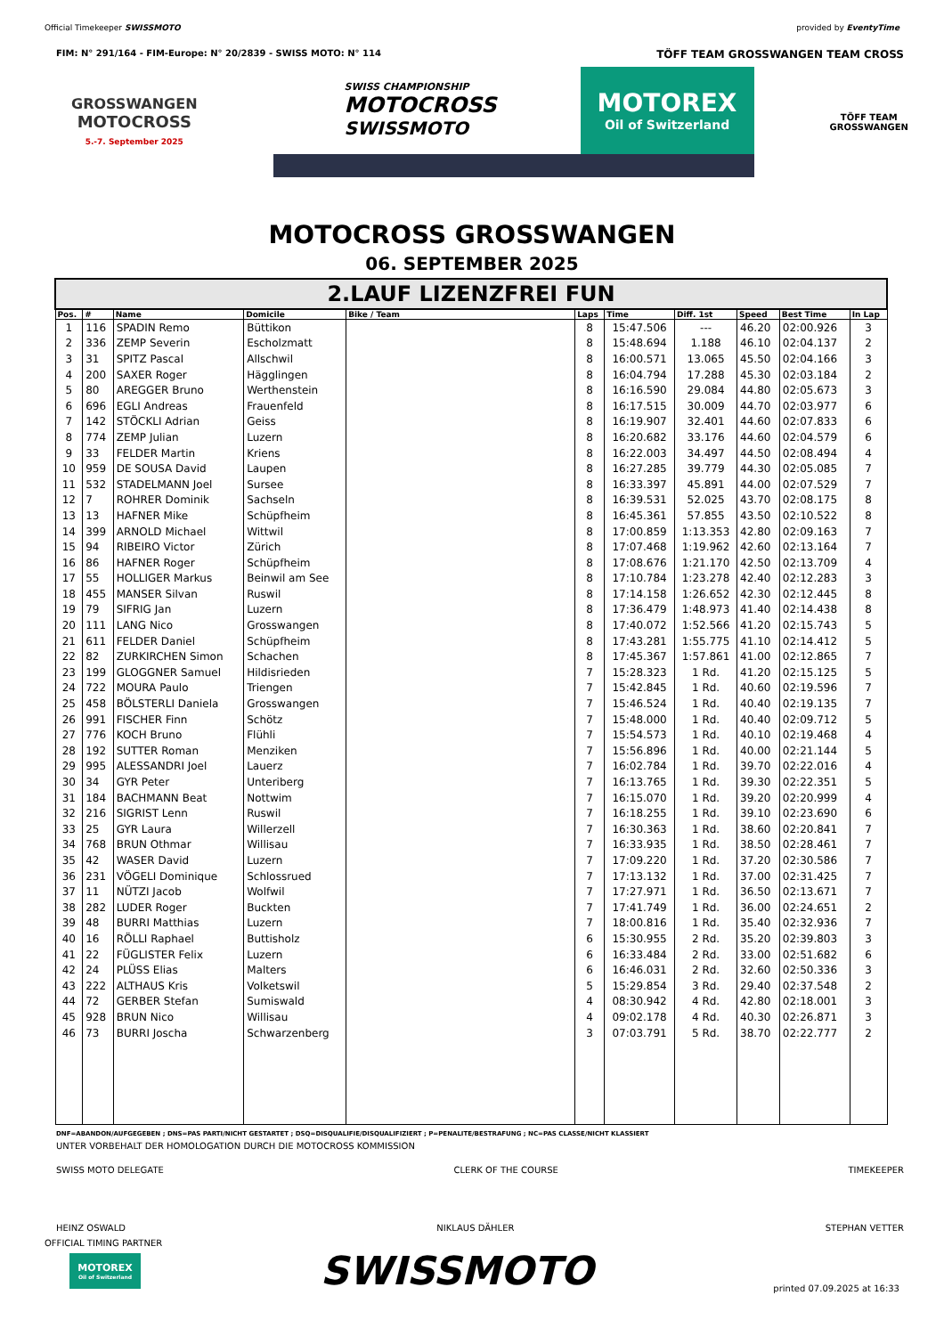Official Timekeeper SWISSMOTO provided by EventyTime
FIM: N° 291/164 - FIM-Europe: N° 20/2839 - SWISS MOTO: N° 114 TÖFF TEAM GROSSWANGEN TEAM CROSS
GROSSWANGEN
MOTOCROSS
5.-7. September 2025
SWISS CHAMPIONSHIP
MOTOCROSS
SWISSMOTO
MOTOREX
Oil of Switzerland
TÖFF TEAM
GROSSWANGEN
MOTOCROSS GROSSWANGEN
06. SEPTEMBER 2025
| 2.LAUF LIZENZFREI FUN | | | | | | | | | | |
| Pos. | # | Name | Domicile | Bike / Team | Laps | Time | Diff. 1st | Speed | Best Time | In Lap |
| 1 | 116 | SPADIN Remo | Büttikon | | 8 | 15:47.506 | --- | 46.20 | 02:00.926 | 3 |
| 2 | 336 | ZEMP Severin | Escholzmatt | | 8 | 15:48.694 | 1.188 | 46.10 | 02:04.137 | 2 |
| 3 | 31 | SPITZ Pascal | Allschwil | | 8 | 16:00.571 | 13.065 | 45.50 | 02:04.166 | 3 |
| 4 | 200 | SAXER Roger | Hägglingen | | 8 | 16:04.794 | 17.288 | 45.30 | 02:03.184 | 2 |
| 5 | 80 | AREGGER Bruno | Werthenstein | | 8 | 16:16.590 | 29.084 | 44.80 | 02:05.673 | 3 |
| 6 | 696 | EGLI Andreas | Frauenfeld | | 8 | 16:17.515 | 30.009 | 44.70 | 02:03.977 | 6 |
| 7 | 142 | STÖCKLI Adrian | Geiss | | 8 | 16:19.907 | 32.401 | 44.60 | 02:07.833 | 6 |
| 8 | 774 | ZEMP Julian | Luzern | | 8 | 16:20.682 | 33.176 | 44.60 | 02:04.579 | 6 |
| 9 | 33 | FELDER Martin | Kriens | | 8 | 16:22.003 | 34.497 | 44.50 | 02:08.494 | 4 |
| 10 | 959 | DE SOUSA David | Laupen | | 8 | 16:27.285 | 39.779 | 44.30 | 02:05.085 | 7 |
| 11 | 532 | STADELMANN Joel | Sursee | | 8 | 16:33.397 | 45.891 | 44.00 | 02:07.529 | 7 |
| 12 | 7 | ROHRER Dominik | Sachseln | | 8 | 16:39.531 | 52.025 | 43.70 | 02:08.175 | 8 |
| 13 | 13 | HAFNER Mike | Schüpfheim | | 8 | 16:45.361 | 57.855 | 43.50 | 02:10.522 | 8 |
| 14 | 399 | ARNOLD Michael | Wittwil | | 8 | 17:00.859 | 1:13.353 | 42.80 | 02:09.163 | 7 |
| 15 | 94 | RIBEIRO Victor | Zürich | | 8 | 17:07.468 | 1:19.962 | 42.60 | 02:13.164 | 7 |
| 16 | 86 | HAFNER Roger | Schüpfheim | | 8 | 17:08.676 | 1:21.170 | 42.50 | 02:13.709 | 4 |
| 17 | 55 | HOLLIGER Markus | Beinwil am See | | 8 | 17:10.784 | 1:23.278 | 42.40 | 02:12.283 | 3 |
| 18 | 455 | MANSER Silvan | Ruswil | | 8 | 17:14.158 | 1:26.652 | 42.30 | 02:12.445 | 8 |
| 19 | 79 | SIFRIG Jan | Luzern | | 8 | 17:36.479 | 1:48.973 | 41.40 | 02:14.438 | 8 |
| 20 | 111 | LANG Nico | Grosswangen | | 8 | 17:40.072 | 1:52.566 | 41.20 | 02:15.743 | 5 |
| 21 | 611 | FELDER Daniel | Schüpfheim | | 8 | 17:43.281 | 1:55.775 | 41.10 | 02:14.412 | 5 |
| 22 | 82 | ZURKIRCHEN Simon | Schachen | | 8 | 17:45.367 | 1:57.861 | 41.00 | 02:12.865 | 7 |
| 23 | 199 | GLOGGNER Samuel | Hildisrieden | | 7 | 15:28.323 | 1 Rd. | 41.20 | 02:15.125 | 5 |
| 24 | 722 | MOURA Paulo | Triengen | | 7 | 15:42.845 | 1 Rd. | 40.60 | 02:19.596 | 7 |
| 25 | 458 | BÖLSTERLI Daniela | Grosswangen | | 7 | 15:46.524 | 1 Rd. | 40.40 | 02:19.135 | 7 |
| 26 | 991 | FISCHER Finn | Schötz | | 7 | 15:48.000 | 1 Rd. | 40.40 | 02:09.712 | 5 |
| 27 | 776 | KOCH Bruno | Flühli | | 7 | 15:54.573 | 1 Rd. | 40.10 | 02:19.468 | 4 |
| 28 | 192 | SUTTER Roman | Menziken | | 7 | 15:56.896 | 1 Rd. | 40.00 | 02:21.144 | 5 |
| 29 | 995 | ALESSANDRI Joel | Lauerz | | 7 | 16:02.784 | 1 Rd. | 39.70 | 02:22.016 | 4 |
| 30 | 34 | GYR Peter | Unteriberg | | 7 | 16:13.765 | 1 Rd. | 39.30 | 02:22.351 | 5 |
| 31 | 184 | BACHMANN Beat | Nottwim | | 7 | 16:15.070 | 1 Rd. | 39.20 | 02:20.999 | 4 |
| 32 | 216 | SIGRIST Lenn | Ruswil | | 7 | 16:18.255 | 1 Rd. | 39.10 | 02:23.690 | 6 |
| 33 | 25 | GYR Laura | Willerzell | | 7 | 16:30.363 | 1 Rd. | 38.60 | 02:20.841 | 7 |
| 34 | 768 | BRUN Othmar | Willisau | | 7 | 16:33.935 | 1 Rd. | 38.50 | 02:28.461 | 7 |
| 35 | 42 | WASER David | Luzern | | 7 | 17:09.220 | 1 Rd. | 37.20 | 02:30.586 | 7 |
| 36 | 231 | VÖGELI Dominique | Schlossrued | | 7 | 17:13.132 | 1 Rd. | 37.00 | 02:31.425 | 7 |
| 37 | 11 | NÜTZI Jacob | Wolfwil | | 7 | 17:27.971 | 1 Rd. | 36.50 | 02:13.671 | 7 |
| 38 | 282 | LUDER Roger | Buckten | | 7 | 17:41.749 | 1 Rd. | 36.00 | 02:24.651 | 2 |
| 39 | 48 | BURRI Matthias | Luzern | | 7 | 18:00.816 | 1 Rd. | 35.40 | 02:32.936 | 7 |
| 40 | 16 | RÖLLI Raphael | Buttisholz | | 6 | 15:30.955 | 2 Rd. | 35.20 | 02:39.803 | 3 |
| 41 | 22 | FÜGLISTER Felix | Luzern | | 6 | 16:33.484 | 2 Rd. | 33.00 | 02:51.682 | 6 |
| 42 | 24 | PLÜSS Elias | Malters | | 6 | 16:46.031 | 2 Rd. | 32.60 | 02:50.336 | 3 |
| 43 | 222 | ALTHAUS Kris | Volketswil | | 5 | 15:29.854 | 3 Rd. | 29.40 | 02:37.548 | 2 |
| 44 | 72 | GERBER Stefan | Sumiswald | | 4 | 08:30.942 | 4 Rd. | 42.80 | 02:18.001 | 3 |
| 45 | 928 | BRUN Nico | Willisau | | 4 | 09:02.178 | 4 Rd. | 40.30 | 02:26.871 | 3 |
| 46 | 73 | BURRI Joscha | Schwarzenberg | | 3 | 07:03.791 | 5 Rd. | 38.70 | 02:22.777 | 2 |
DNF=ABANDON/AUFGEGEBEN ; DNS=PAS PARTI/NICHT GESTARTET ; DSQ=DISQUALIFIE/DISQUALIFIZIERT ; P=PENALITE/BESTRAFUNG ; NC=PAS CLASSE/NICHT KLASSIERT
UNTER VORBEHALT DER HOMOLOGATION DURCH DIE MOTOCROSS KOMMISSION
SWISS MOTO DELEGATE CLERK OF THE COURSE TIMEKEEPER
HEINZ OSWALD NIKLAUS DÄHLER STEPHAN VETTER
OFFICIAL TIMING PARTNER
MOTOREX
Oil of Switzerland
SWISSMOTO
printed 07.09.2025 at 16:33